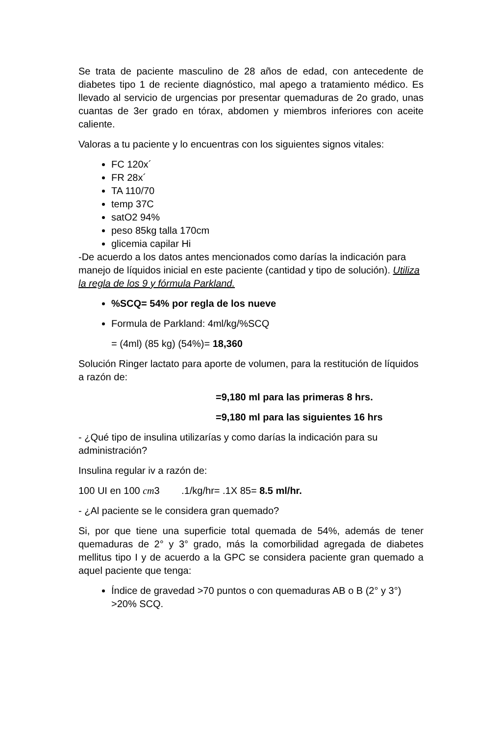Se trata de paciente masculino de 28 años de edad, con antecedente de diabetes tipo 1 de reciente diagnóstico, mal apego a tratamiento médico. Es llevado al servicio de urgencias por presentar quemaduras de 2o grado, unas cuantas de 3er grado en tórax, abdomen y miembros inferiores con aceite caliente.
Valoras a tu paciente y lo encuentras con los siguientes signos vitales:
FC 120x´
FR 28x´
TA 110/70
temp 37C
satO2 94%
peso 85kg talla 170cm
glicemia capilar Hi
-De acuerdo a los datos antes mencionados como darías la indicación para manejo de líquidos inicial en este paciente (cantidad y tipo de solución). Utiliza la regla de los 9 y fórmula Parkland.
%SCQ= 54% por regla de los nueve
Formula de Parkland: 4ml/kg/%SCQ
= (4ml) (85 kg) (54%)= 18,360
Solución Ringer lactato para aporte de volumen, para la restitución de líquidos a razón de:
=9,180 ml para las primeras 8 hrs.
=9,180 ml para las siguientes 16 hrs
- ¿Qué tipo de insulina utilizarías y como darías la indicación para su administración?
Insulina regular iv a razón de:
100 UI en 100 cm3 .1/kg/hr= .1X 85= 8.5 ml/hr.
- ¿Al paciente se le considera gran quemado?
Si, por que tiene una superficie total quemada de 54%, además de tener quemaduras de 2° y 3° grado, más la comorbilidad agregada de diabetes mellitus tipo I y de acuerdo a la GPC se considera paciente gran quemado a aquel paciente que tenga:
Índice de gravedad >70 puntos o con quemaduras AB o B (2° y 3°) >20% SCQ.